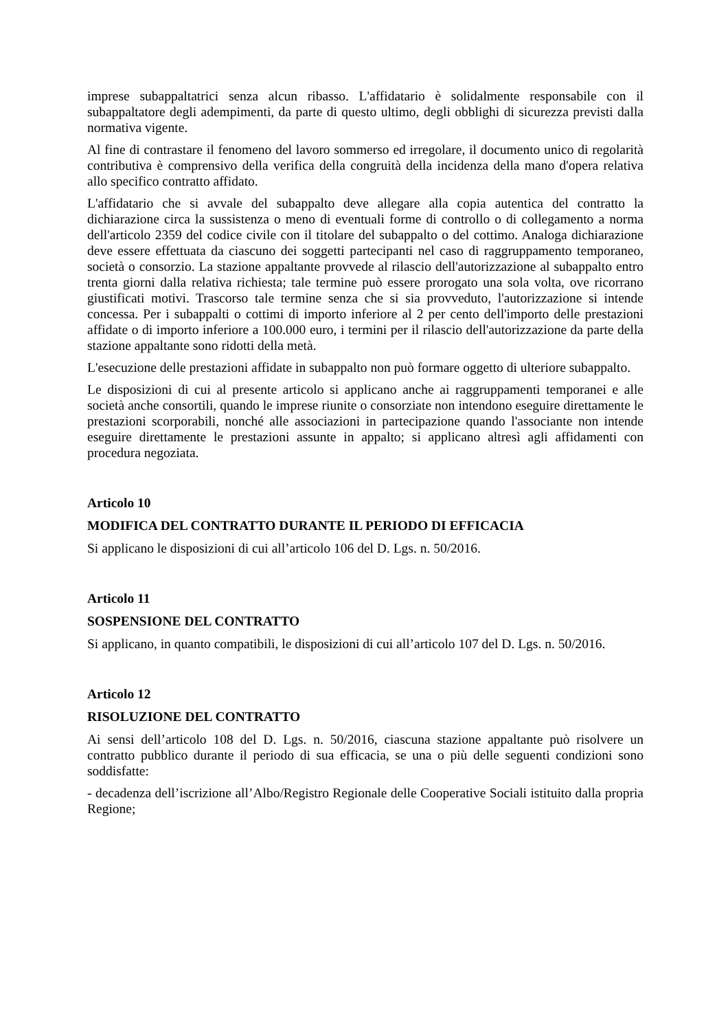imprese subappaltatrici senza alcun ribasso. L'affidatario è solidalmente responsabile con il subappaltatore degli adempimenti, da parte di questo ultimo, degli obblighi di sicurezza previsti dalla normativa vigente.
Al fine di contrastare il fenomeno del lavoro sommerso ed irregolare, il documento unico di regolarità contributiva è comprensivo della verifica della congruità della incidenza della mano d'opera relativa allo specifico contratto affidato.
L'affidatario che si avvale del subappalto deve allegare alla copia autentica del contratto la dichiarazione circa la sussistenza o meno di eventuali forme di controllo o di collegamento a norma dell'articolo 2359 del codice civile con il titolare del subappalto o del cottimo. Analoga dichiarazione deve essere effettuata da ciascuno dei soggetti partecipanti nel caso di raggruppamento temporaneo, società o consorzio. La stazione appaltante provvede al rilascio dell'autorizzazione al subappalto entro trenta giorni dalla relativa richiesta; tale termine può essere prorogato una sola volta, ove ricorrano giustificati motivi. Trascorso tale termine senza che si sia provveduto, l'autorizzazione si intende concessa. Per i subappalti o cottimi di importo inferiore al 2 per cento dell'importo delle prestazioni affidate o di importo inferiore a 100.000 euro, i termini per il rilascio dell'autorizzazione da parte della stazione appaltante sono ridotti della metà.
L'esecuzione delle prestazioni affidate in subappalto non può formare oggetto di ulteriore subappalto.
Le disposizioni di cui al presente articolo si applicano anche ai raggruppamenti temporanei e alle società anche consortili, quando le imprese riunite o consorziate non intendono eseguire direttamente le prestazioni scorporabili, nonché alle associazioni in partecipazione quando l'associante non intende eseguire direttamente le prestazioni assunte in appalto; si applicano altresì agli affidamenti con procedura negoziata.
Articolo 10
MODIFICA DEL CONTRATTO DURANTE IL PERIODO DI EFFICACIA
Si applicano le disposizioni di cui all’articolo 106 del D. Lgs. n. 50/2016.
Articolo 11
SOSPENSIONE DEL CONTRATTO
Si applicano, in quanto compatibili, le disposizioni di cui all’articolo 107 del D. Lgs. n. 50/2016.
Articolo 12
RISOLUZIONE DEL CONTRATTO
Ai sensi dell’articolo 108 del D. Lgs. n. 50/2016, ciascuna stazione appaltante può risolvere un contratto pubblico durante il periodo di sua efficacia, se una o più delle seguenti condizioni sono soddisfatte:
- decadenza dell’iscrizione all’Albo/Registro Regionale delle Cooperative Sociali istituito dalla propria Regione;